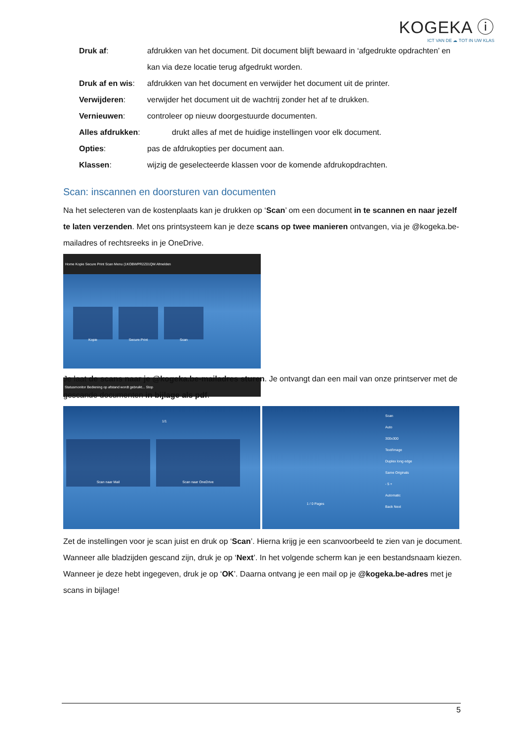KOGEKA ⓘ
ICT VAN DE ☁ TOT IN UW KLAS
Druk af: afdrukken van het document. Dit document blijft bewaard in ‘afgedrukte opdrachten’ en kan via deze locatie terug afgedrukt worden.
Druk af en wis: afdrukken van het document en verwijder het document uit de printer.
Verwijderen: verwijder het document uit de wachtrij zonder het af te drukken.
Vernieuwen: controleer op nieuw doorgestuurde documenten.
Alles afdrukken: drukt alles af met de huidige instellingen voor elk document.
Opties: pas de afdrukopties per document aan.
Klassen: wijzig de geselecteerde klassen voor de komende afdrukopdrachten.
Scan: inscannen en doorsturen van documenten
Na het selecteren van de kostenplaats kan je drukken op ‘Scan’ om een document in te scannen en naar jezelf te laten verzenden. Met ons printsysteem kan je deze scans op twee manieren ontvangen, via je @kogeka.be-mailadres of rechtsreeks in je OneDrive.
Home Kopie Secure Print Scan Menu (1KOBWPR2Z01QM Afmelden
Kopie Secure Print Scan
Statusmonitor Bediening op afstand wordt gebruikt... Stop
Je laat de scans naar je @kogeka.be-mailadres sturen. Je ontvangt dan een mail van onze printserver met de gescande documenten in bijlage als pdf.
1/1
Scan naar Mail Scan naar OneDrive
Scan
Auto
300x300
Text/Image
Duplex long edge
Same Originals
- 5 +
Automatic
Back Next
1 / 0 Pages
Zet de instellingen voor je scan juist en druk op ‘Scan’. Hierna krijg je een scanvoorbeeld te zien van je document. Wanneer alle bladzijden gescand zijn, druk je op ‘Next’. In het volgende scherm kan je een bestandsnaam kiezen. Wanneer je deze hebt ingegeven, druk je op ‘OK’. Daarna ontvang je een mail op je @kogeka.be-adres met je scans in bijlage!
5